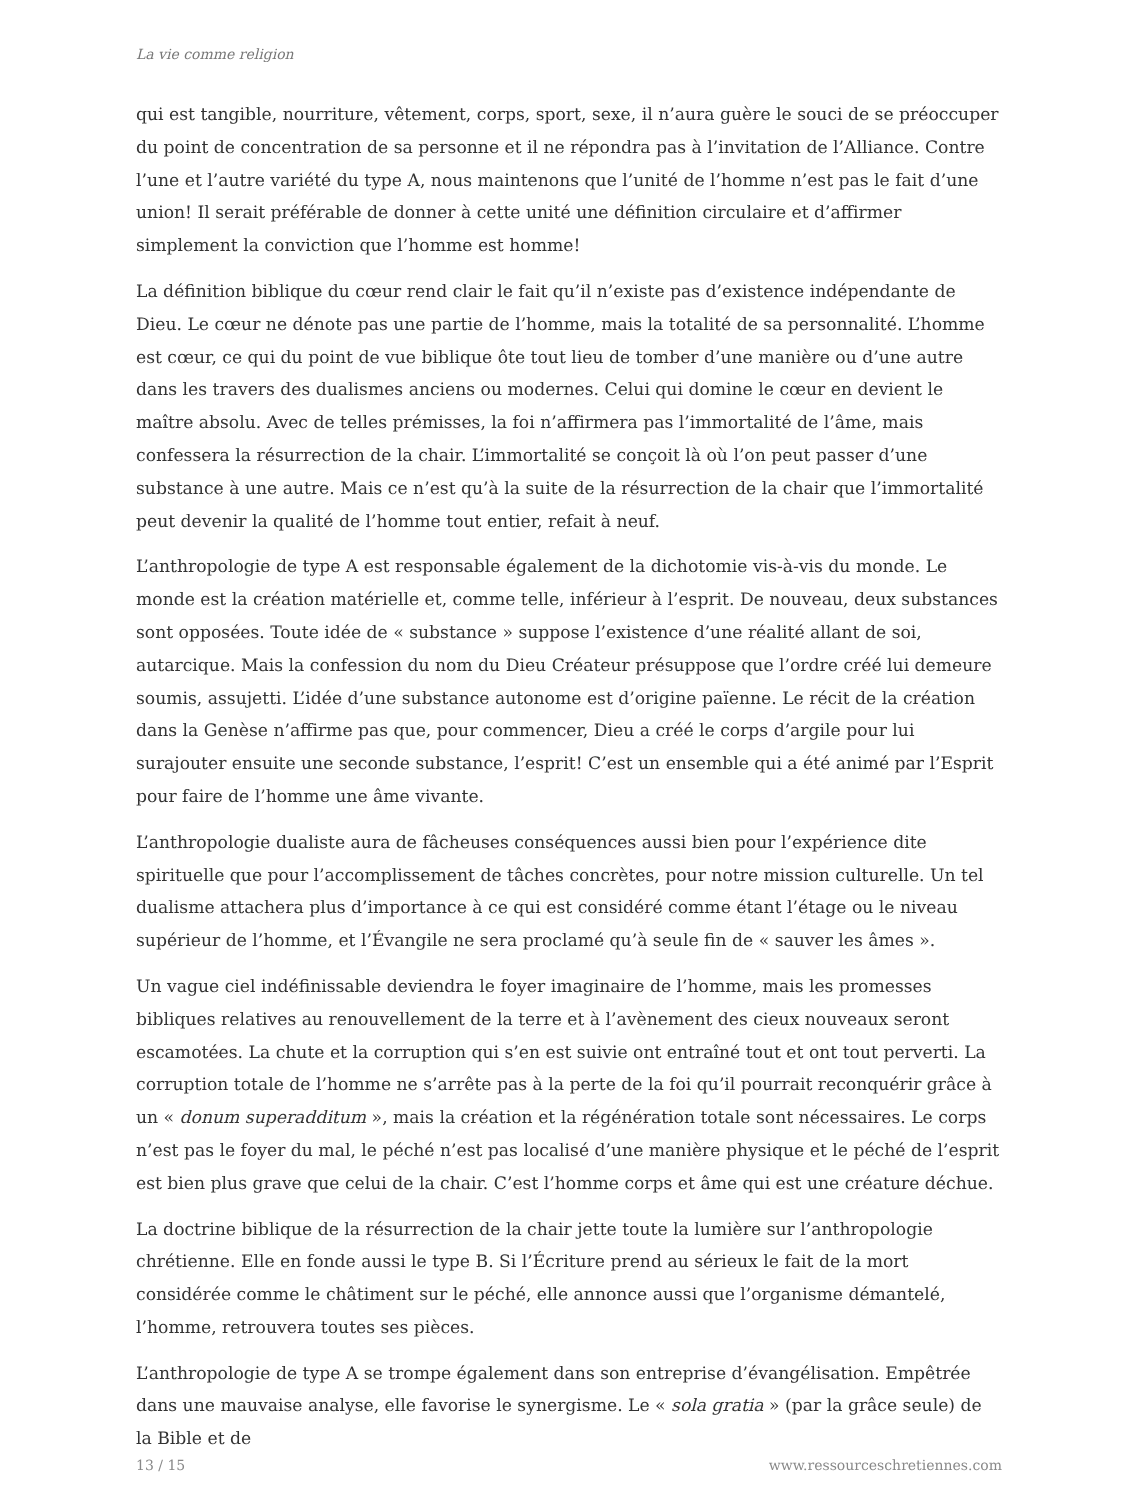La vie comme religion
qui est tangible, nourriture, vêtement, corps, sport, sexe, il n’aura guère le souci de se préoccuper du point de concentration de sa personne et il ne répondra pas à l’invitation de l’Alliance. Contre l’une et l’autre variété du type A, nous maintenons que l’unité de l’homme n’est pas le fait d’une union! Il serait préférable de donner à cette unité une définition circulaire et d’affirmer simplement la conviction que l’homme est homme!
La définition biblique du cœur rend clair le fait qu’il n’existe pas d’existence indépendante de Dieu. Le cœur ne dénote pas une partie de l’homme, mais la totalité de sa personnalité. L’homme est cœur, ce qui du point de vue biblique ôte tout lieu de tomber d’une manière ou d’une autre dans les travers des dualismes anciens ou modernes. Celui qui domine le cœur en devient le maître absolu. Avec de telles prémisses, la foi n’affirmera pas l’immortalité de l’âme, mais confessera la résurrection de la chair. L’immortalité se conçoit là où l’on peut passer d’une substance à une autre. Mais ce n’est qu’à la suite de la résurrection de la chair que l’immortalité peut devenir la qualité de l’homme tout entier, refait à neuf.
L’anthropologie de type A est responsable également de la dichotomie vis-à-vis du monde. Le monde est la création matérielle et, comme telle, inférieur à l’esprit. De nouveau, deux substances sont opposées. Toute idée de « substance » suppose l’existence d’une réalité allant de soi, autarcique. Mais la confession du nom du Dieu Créateur présuppose que l’ordre créé lui demeure soumis, assujetti. L’idée d’une substance autonome est d’origine païenne. Le récit de la création dans la Genèse n’affirme pas que, pour commencer, Dieu a créé le corps d’argile pour lui surajouter ensuite une seconde substance, l’esprit! C’est un ensemble qui a été animé par l’Esprit pour faire de l’homme une âme vivante.
L’anthropologie dualiste aura de fâcheuses conséquences aussi bien pour l’expérience dite spirituelle que pour l’accomplissement de tâches concrètes, pour notre mission culturelle. Un tel dualisme attachera plus d’importance à ce qui est considéré comme étant l’étage ou le niveau supérieur de l’homme, et l’Évangile ne sera proclamé qu’à seule fin de « sauver les âmes ».
Un vague ciel indéfinissable deviendra le foyer imaginaire de l’homme, mais les promesses bibliques relatives au renouvellement de la terre et à l’avènement des cieux nouveaux seront escamotées. La chute et la corruption qui s’en est suivie ont entraîné tout et ont tout perverti. La corruption totale de l’homme ne s’arrête pas à la perte de la foi qu’il pourrait reconquérir grâce à un « donum superadditum », mais la création et la régénération totale sont nécessaires. Le corps n’est pas le foyer du mal, le péché n’est pas localisé d’une manière physique et le péché de l’esprit est bien plus grave que celui de la chair. C’est l’homme corps et âme qui est une créature déchue.
La doctrine biblique de la résurrection de la chair jette toute la lumière sur l’anthropologie chrétienne. Elle en fonde aussi le type B. Si l’Écriture prend au sérieux le fait de la mort considérée comme le châtiment sur le péché, elle annonce aussi que l’organisme démantelé, l’homme, retrouvera toutes ses pièces.
L’anthropologie de type A se trompe également dans son entreprise d’évangélisation. Empêtrée dans une mauvaise analyse, elle favorise le synergisme. Le « sola gratia » (par la grâce seule) de la Bible et de
13 / 15 www.ressourceschretiennes.com